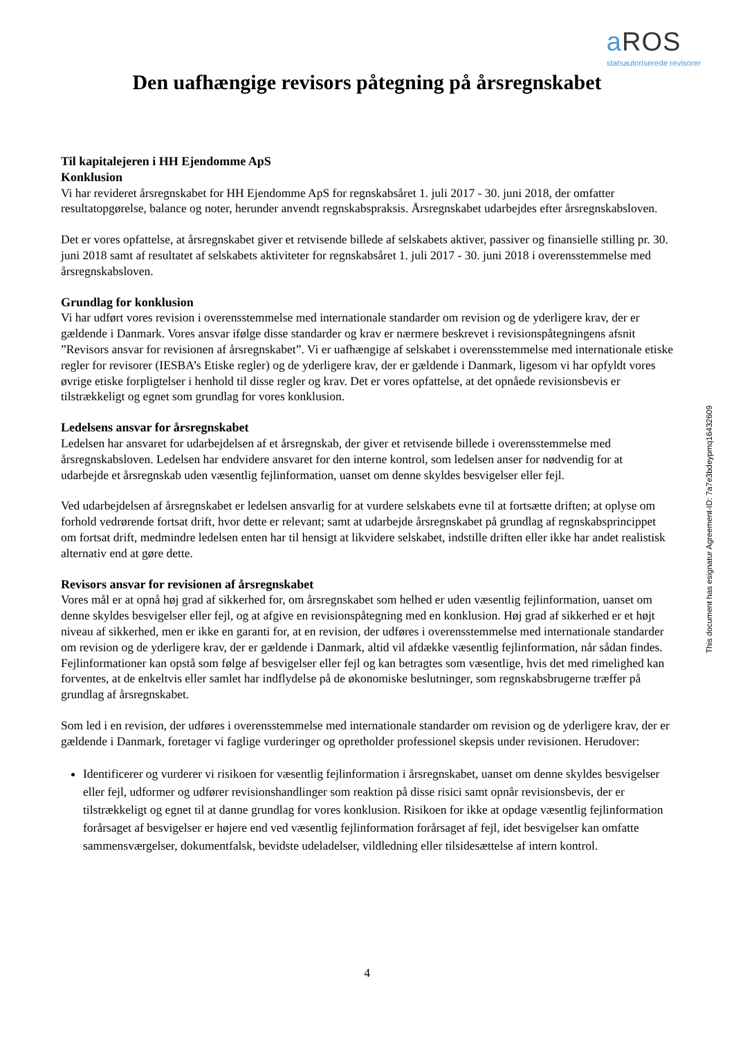a ROS
statsautoriserede revisorer
Den uafhængige revisors påtegning på årsregnskabet
Til kapitalejeren i HH Ejendomme ApS
Konklusion
Vi har revideret årsregnskabet for HH Ejendomme ApS for regnskabsåret 1. juli 2017 - 30. juni 2018, der omfatter resultatopgørelse, balance og noter, herunder anvendt regnskabspraksis. Årsregnskabet udarbejdes efter årsregnskabsloven.
Det er vores opfattelse, at årsregnskabet giver et retvisende billede af selskabets aktiver, passiver og finansielle stilling pr. 30. juni 2018 samt af resultatet af selskabets aktiviteter for regnskabsåret 1. juli 2017 - 30. juni 2018 i overensstemmelse med årsregnskabsloven.
Grundlag for konklusion
Vi har udført vores revision i overensstemmelse med internationale standarder om revision og de yderligere krav, der er gældende i Danmark. Vores ansvar ifølge disse standarder og krav er nærmere beskrevet i revisionspåtegningens afsnit ”Revisors ansvar for revisionen af årsregnskabet”. Vi er uafhængige af selskabet i overensstemmelse med internationale etiske regler for revisorer (IESBA’s Etiske regler) og de yderligere krav, der er gældende i Danmark, ligesom vi har opfyldt vores øvrige etiske forpligtelser i henhold til disse regler og krav. Det er vores opfattelse, at det opnåede revisionsbevis er tilstrækkeligt og egnet som grundlag for vores konklusion.
Ledelsens ansvar for årsregnskabet
Ledelsen har ansvaret for udarbejdelsen af et årsregnskab, der giver et retvisende billede i overensstemmelse med årsregnskabsloven. Ledelsen har endvidere ansvaret for den interne kontrol, som ledelsen anser for nødvendig for at udarbejde et årsregnskab uden væsentlig fejlinformation, uanset om denne skyldes besvigelser eller fejl.
Ved udarbejdelsen af årsregnskabet er ledelsen ansvarlig for at vurdere selskabets evne til at fortsætte driften; at oplyse om forhold vedrørende fortsat drift, hvor dette er relevant; samt at udarbejde årsregnskabet på grundlag af regnskabsprincippet om fortsat drift, medmindre ledelsen enten har til hensigt at likvidere selskabet, indstille driften eller ikke har andet realistisk alternativ end at gøre dette.
Revisors ansvar for revisionen af årsregnskabet
Vores mål er at opnå høj grad af sikkerhed for, om årsregnskabet som helhed er uden væsentlig fejlinformation, uanset om denne skyldes besvigelser eller fejl, og at afgive en revisionspåtegning med en konklusion. Høj grad af sikkerhed er et højt niveau af sikkerhed, men er ikke en garanti for, at en revision, der udføres i overensstemmelse med internationale standarder om revision og de yderligere krav, der er gældende i Danmark, altid vil afdække væsentlig fejlinformation, når sådan findes. Fejlinformationer kan opstå som følge af besvigelser eller fejl og kan betragtes som væsentlige, hvis det med rimelighed kan forventes, at de enkeltvis eller samlet har indflydelse på de økonomiske beslutninger, som regnskabsbrugerne træffer på grundlag af årsregnskabet.
Som led i en revision, der udføres i overensstemmelse med internationale standarder om revision og de yderligere krav, der er gældende i Danmark, foretager vi faglige vurderinger og opretholder professionel skepsis under revisionen. Herudover:
Identificerer og vurderer vi risikoen for væsentlig fejlinformation i årsregnskabet, uanset om denne skyldes besvigelser eller fejl, udformer og udfører revisionshandlinger som reaktion på disse risici samt opnår revisionsbevis, der er tilstrækkeligt og egnet til at danne grundlag for vores konklusion. Risikoen for ikke at opdage væsentlig fejlinformation forårsaget af besvigelser er højere end ved væsentlig fejlinformation forårsaget af fejl, idet besvigelser kan omfatte sammensværgelser, dokumentfalsk, bevidste udeladelser, vildledning eller tilsidesættelse af intern kontrol.
4
This document has esignatur Agreement-ID: 7a7e3bdeypmq16432609